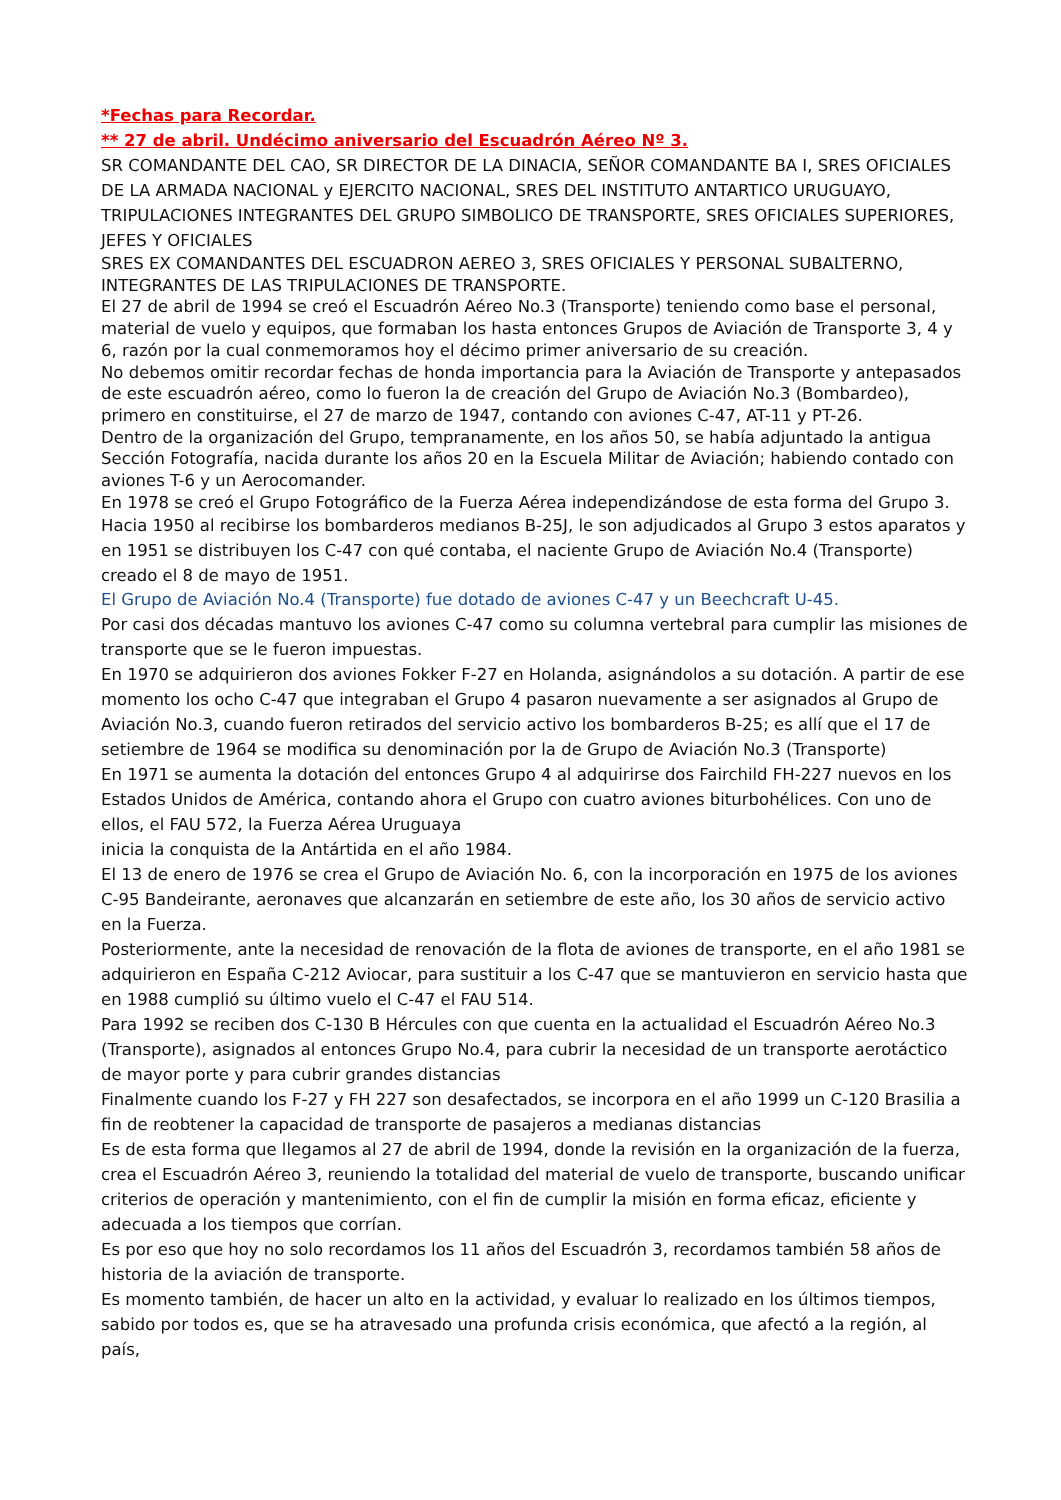*Fechas para Recordar.
** 27 de abril. Undécimo aniversario del Escuadrón Aéreo Nº 3.
SR COMANDANTE DEL CAO, SR DIRECTOR DE LA DINACIA, SEÑOR COMANDANTE BA I, SRES OFICIALES DE LA ARMADA NACIONAL y EJERCITO NACIONAL, SRES DEL INSTITUTO ANTARTICO URUGUAYO, TRIPULACIONES INTEGRANTES DEL GRUPO SIMBOLICO DE TRANSPORTE, SRES OFICIALES SUPERIORES, JEFES Y OFICIALES
SRES EX COMANDANTES DEL ESCUADRON AEREO 3, SRES OFICIALES Y PERSONAL SUBALTERNO, INTEGRANTES DE LAS TRIPULACIONES DE TRANSPORTE.
El 27 de abril de 1994 se creó el Escuadrón Aéreo No.3 (Transporte) teniendo como base el personal, material de vuelo y equipos, que formaban los hasta entonces Grupos de Aviación de Transporte 3, 4 y 6, razón por la cual conmemoramos hoy el décimo primer aniversario de su creación.
No debemos omitir recordar fechas de honda importancia para la Aviación de Transporte y antepasados de este escuadrón aéreo, como lo fueron la de creación del Grupo de Aviación No.3 (Bombardeo), primero en constituirse, el 27 de marzo de 1947, contando con aviones C-47, AT-11 y PT-26.
Dentro de la organización del Grupo, tempranamente, en los años 50, se había adjuntado la antigua Sección Fotografía, nacida durante los años 20 en la Escuela Militar de Aviación; habiendo contado con aviones T-6 y un Aerocomander.
En 1978 se creó el Grupo Fotográfico de la Fuerza Aérea independizándose de esta forma del Grupo 3.
Hacia 1950 al recibirse los bombarderos medianos B-25J, le son adjudicados al Grupo 3 estos aparatos y en 1951 se distribuyen los C-47 con qué contaba, el naciente Grupo de Aviación No.4 (Transporte) creado el 8 de mayo de 1951.
El Grupo de Aviación No.4 (Transporte) fue dotado de aviones C-47 y un Beechcraft U-45.
Por casi dos décadas mantuvo los aviones C-47 como su columna vertebral para cumplir las misiones de transporte que se le fueron impuestas.
En 1970 se adquirieron dos aviones Fokker F-27 en Holanda, asignándolos a su dotación. A partir de ese momento los ocho C-47 que integraban el Grupo 4 pasaron nuevamente a ser asignados al Grupo de Aviación No.3, cuando fueron retirados del servicio activo los bombarderos B-25; es allí que el 17 de setiembre de 1964 se modifica su denominación por la de Grupo de Aviación No.3 (Transporte)
En 1971 se aumenta la dotación del entonces Grupo 4 al adquirirse dos Fairchild FH-227 nuevos en los Estados Unidos de América, contando ahora el Grupo con cuatro aviones biturbohélices. Con uno de ellos, el FAU 572, la Fuerza Aérea Uruguaya
inicia la conquista de la Antártida en el año 1984.
El 13 de enero de 1976 se crea el Grupo de Aviación No. 6, con la incorporación en 1975 de los aviones C-95 Bandeirante, aeronaves que alcanzarán en setiembre de este año, los 30 años de servicio activo en la Fuerza.
Posteriormente, ante la necesidad de renovación de la flota de aviones de transporte, en el año 1981 se adquirieron en España C-212 Aviocar, para sustituir a los C-47 que se mantuvieron en servicio hasta que en 1988 cumplió su último vuelo el C-47 el FAU 514.
Para 1992 se reciben dos C-130 B Hércules con que cuenta en la actualidad el Escuadrón Aéreo No.3 (Transporte), asignados al entonces Grupo No.4, para cubrir la necesidad de un transporte aerotáctico de mayor porte y para cubrir grandes distancias
Finalmente cuando los F-27 y FH 227 son desafectados, se incorpora en el año 1999 un C-120 Brasilia a fin de reobtener la capacidad de transporte de pasajeros a medianas distancias
Es de esta forma que llegamos al 27 de abril de 1994, donde la revisión en la organización de la fuerza, crea el Escuadrón Aéreo 3, reuniendo la totalidad del material de vuelo de transporte, buscando unificar criterios de operación y mantenimiento, con el fin de cumplir la misión en forma eficaz, eficiente y adecuada a los tiempos que corrían.
Es por eso que hoy no solo recordamos los 11 años del Escuadrón 3, recordamos también 58 años de historia de la aviación de transporte.
Es momento también, de hacer un alto en la actividad, y evaluar lo realizado en los últimos tiempos, sabido por todos es, que se ha atravesado una profunda crisis económica, que afectó a la región, al país,